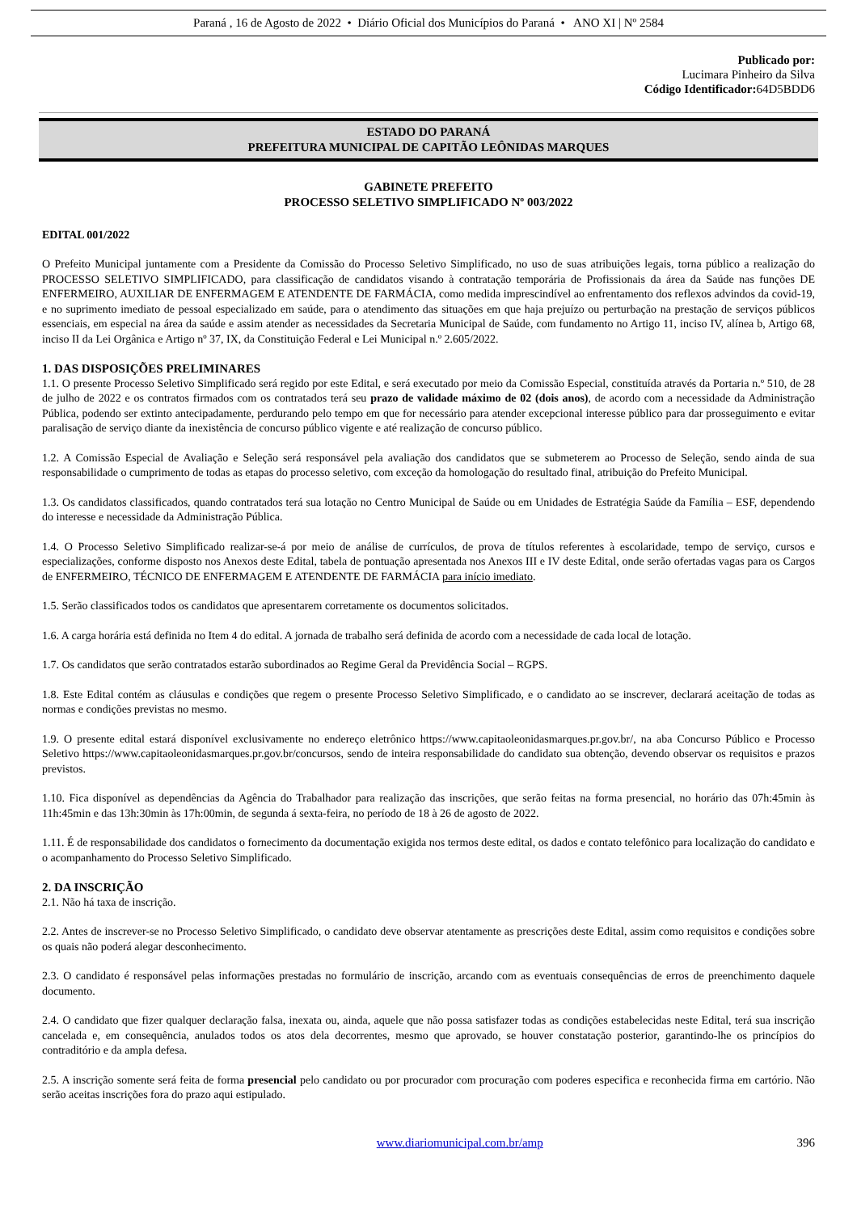Paraná , 16 de Agosto de 2022 • Diário Oficial dos Municípios do Paraná • ANO XI | Nº 2584
Publicado por:
Lucimara Pinheiro da Silva
Código Identificador: 64D5BDD6
ESTADO DO PARANÁ
PREFEITURA MUNICIPAL DE CAPITÃO LEÔNIDAS MARQUES
GABINETE PREFEITO
PROCESSO SELETIVO SIMPLIFICADO Nº 003/2022
EDITAL 001/2022
O Prefeito Municipal juntamente com a Presidente da Comissão do Processo Seletivo Simplificado, no uso de suas atribuições legais, torna público a realização do PROCESSO SELETIVO SIMPLIFICADO, para classificação de candidatos visando à contratação temporária de Profissionais da área da Saúde nas funções DE ENFERMEIRO, AUXILIAR DE ENFERMAGEM E ATENDENTE DE FARMÁCIA, como medida imprescindível ao enfrentamento dos reflexos advindos da covid-19, e no suprimento imediato de pessoal especializado em saúde, para o atendimento das situações em que haja prejuízo ou perturbação na prestação de serviços públicos essenciais, em especial na área da saúde e assim atender as necessidades da Secretaria Municipal de Saúde, com fundamento no Artigo 11, inciso IV, alínea b, Artigo 68, inciso II da Lei Orgânica e Artigo nº 37, IX, da Constituição Federal e Lei Municipal n.º 2.605/2022.
1. DAS DISPOSIÇÕES PRELIMINARES
1.1. O presente Processo Seletivo Simplificado será regido por este Edital, e será executado por meio da Comissão Especial, constituída através da Portaria n.º 510, de 28 de julho de 2022 e os contratos firmados com os contratados terá seu prazo de validade máximo de 02 (dois anos), de acordo com a necessidade da Administração Pública, podendo ser extinto antecipadamente, perdurando pelo tempo em que for necessário para atender excepcional interesse público para dar prosseguimento e evitar paralisação de serviço diante da inexistência de concurso público vigente e até realização de concurso público.
1.2. A Comissão Especial de Avaliação e Seleção será responsável pela avaliação dos candidatos que se submeterem ao Processo de Seleção, sendo ainda de sua responsabilidade o cumprimento de todas as etapas do processo seletivo, com exceção da homologação do resultado final, atribuição do Prefeito Municipal.
1.3. Os candidatos classificados, quando contratados terá sua lotação no Centro Municipal de Saúde ou em Unidades de Estratégia Saúde da Família – ESF, dependendo do interesse e necessidade da Administração Pública.
1.4. O Processo Seletivo Simplificado realizar-se-á por meio de análise de currículos, de prova de títulos referentes à escolaridade, tempo de serviço, cursos e especializações, conforme disposto nos Anexos deste Edital, tabela de pontuação apresentada nos Anexos III e IV deste Edital, onde serão ofertadas vagas para os Cargos de ENFERMEIRO, TÉCNICO DE ENFERMAGEM E ATENDENTE DE FARMÁCIA para início imediato.
1.5. Serão classificados todos os candidatos que apresentarem corretamente os documentos solicitados.
1.6. A carga horária está definida no Item 4 do edital. A jornada de trabalho será definida de acordo com a necessidade de cada local de lotação.
1.7. Os candidatos que serão contratados estarão subordinados ao Regime Geral da Previdência Social – RGPS.
1.8. Este Edital contém as cláusulas e condições que regem o presente Processo Seletivo Simplificado, e o candidato ao se inscrever, declarará aceitação de todas as normas e condições previstas no mesmo.
1.9. O presente edital estará disponível exclusivamente no endereço eletrônico https://www.capitaoleonidasmarques.pr.gov.br/, na aba Concurso Público e Processo Seletivo https://www.capitaoleonidasmarques.pr.gov.br/concursos, sendo de inteira responsabilidade do candidato sua obtenção, devendo observar os requisitos e prazos previstos.
1.10. Fica disponível as dependências da Agência do Trabalhador para realização das inscrições, que serão feitas na forma presencial, no horário das 07h:45min às 11h:45min e das 13h:30min às 17h:00min, de segunda á sexta-feira, no período de 18 à 26 de agosto de 2022.
1.11. É de responsabilidade dos candidatos o fornecimento da documentação exigida nos termos deste edital, os dados e contato telefônico para localização do candidato e o acompanhamento do Processo Seletivo Simplificado.
2. DA INSCRIÇÃO
2.1. Não há taxa de inscrição.
2.2. Antes de inscrever-se no Processo Seletivo Simplificado, o candidato deve observar atentamente as prescrições deste Edital, assim como requisitos e condições sobre os quais não poderá alegar desconhecimento.
2.3. O candidato é responsável pelas informações prestadas no formulário de inscrição, arcando com as eventuais consequências de erros de preenchimento daquele documento.
2.4. O candidato que fizer qualquer declaração falsa, inexata ou, ainda, aquele que não possa satisfazer todas as condições estabelecidas neste Edital, terá sua inscrição cancelada e, em consequência, anulados todos os atos dela decorrentes, mesmo que aprovado, se houver constatação posterior, garantindo-lhe os princípios do contraditório e da ampla defesa.
2.5. A inscrição somente será feita de forma presencial pelo candidato ou por procurador com procuração com poderes especifica e reconhecida firma em cartório. Não serão aceitas inscrições fora do prazo aqui estipulado.
www.diariomunicipal.com.br/amp 396